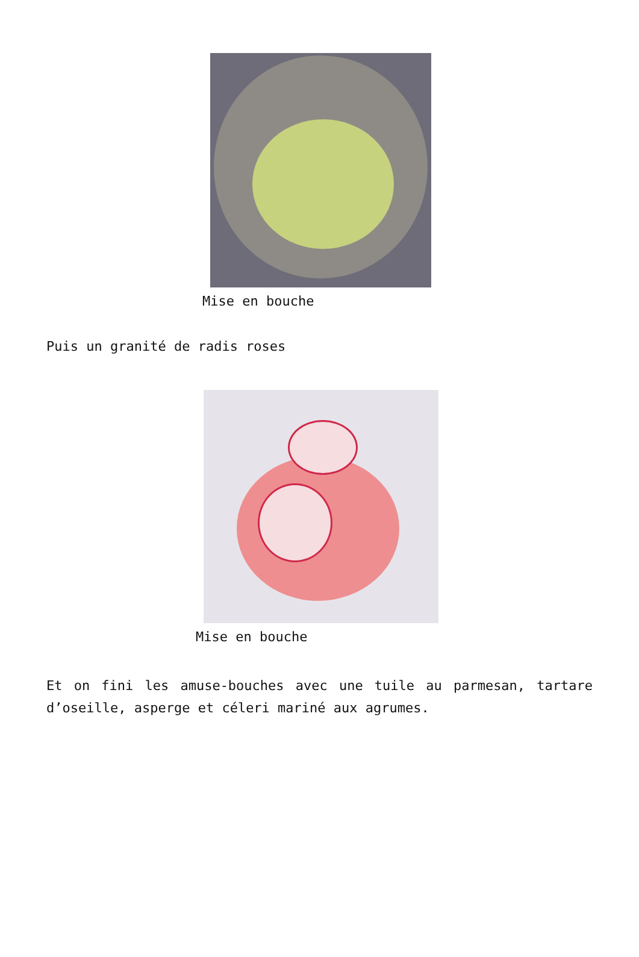Mise en bouche
Puis un granité de radis roses
Mise en bouche
Et on fini les amuse-bouches avec une tuile au parmesan, tartare d’oseille, asperge et céleri mariné aux agrumes.